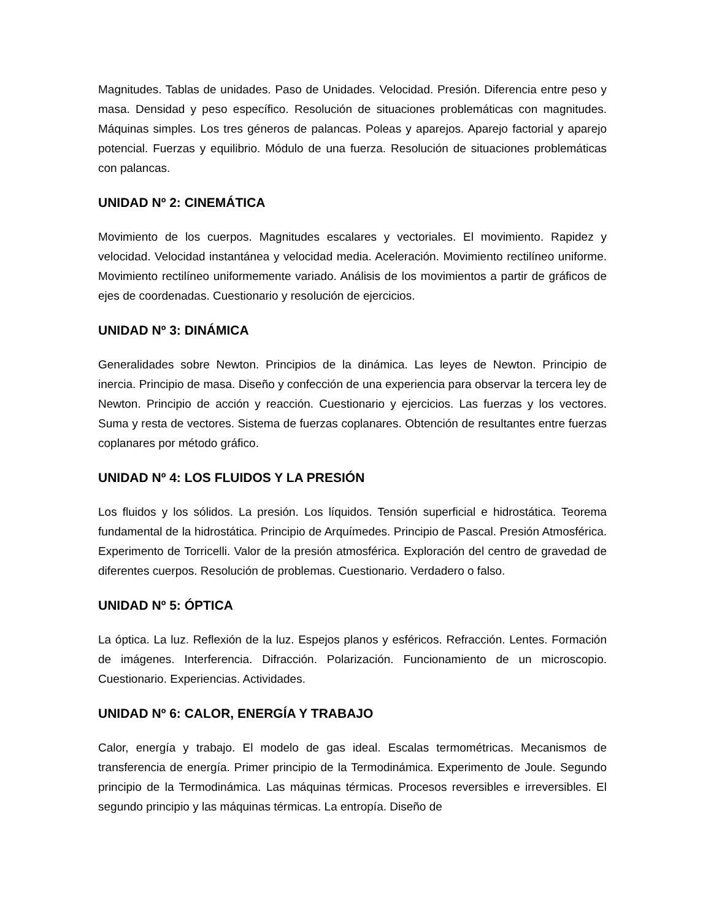Magnitudes. Tablas de unidades. Paso de Unidades. Velocidad. Presión. Diferencia entre peso y masa. Densidad y peso específico. Resolución de situaciones problemáticas con magnitudes. Máquinas simples. Los tres géneros de palancas. Poleas y aparejos. Aparejo factorial y aparejo potencial. Fuerzas y equilibrio. Módulo de una fuerza. Resolución de situaciones problemáticas con palancas.
UNIDAD Nº 2: CINEMÁTICA
Movimiento de los cuerpos. Magnitudes escalares y vectoriales. El movimiento. Rapidez y velocidad. Velocidad instantánea y velocidad media. Aceleración. Movimiento rectilíneo uniforme. Movimiento rectilíneo uniformemente variado. Análisis de los movimientos a partir de gráficos de ejes de coordenadas. Cuestionario y resolución de ejercicios.
UNIDAD Nº 3: DINÁMICA
Generalidades sobre Newton. Principios de la dinámica. Las leyes de Newton. Principio de inercia. Principio de masa. Diseño y confección de una experiencia para observar la tercera ley de Newton. Principio de acción y reacción. Cuestionario y ejercicios. Las fuerzas y los vectores. Suma y resta de vectores. Sistema de fuerzas coplanares. Obtención de resultantes entre fuerzas coplanares por método gráfico.
UNIDAD Nº 4: LOS FLUIDOS Y LA PRESIÓN
Los fluidos y los sólidos. La presión. Los líquidos. Tensión superficial e hidrostática. Teorema fundamental de la hidrostática. Principio de Arquímedes. Principio de Pascal. Presión Atmosférica. Experimento de Torricelli. Valor de la presión atmosférica. Exploración del centro de gravedad de diferentes cuerpos. Resolución de problemas. Cuestionario. Verdadero o falso.
UNIDAD Nº 5: ÓPTICA
La óptica. La luz. Reflexión de la luz. Espejos planos y esféricos. Refracción. Lentes. Formación de imágenes. Interferencia. Difracción. Polarización. Funcionamiento de un microscopio. Cuestionario. Experiencias. Actividades.
UNIDAD Nº 6: CALOR, ENERGÍA Y TRABAJO
Calor, energía y trabajo. El modelo de gas ideal. Escalas termométricas. Mecanismos de transferencia de energía. Primer principio de la Termodinámica. Experimento de Joule. Segundo principio de la Termodinámica. Las máquinas térmicas. Procesos reversibles e irreversibles. El segundo principio y las máquinas térmicas. La entropía. Diseño de